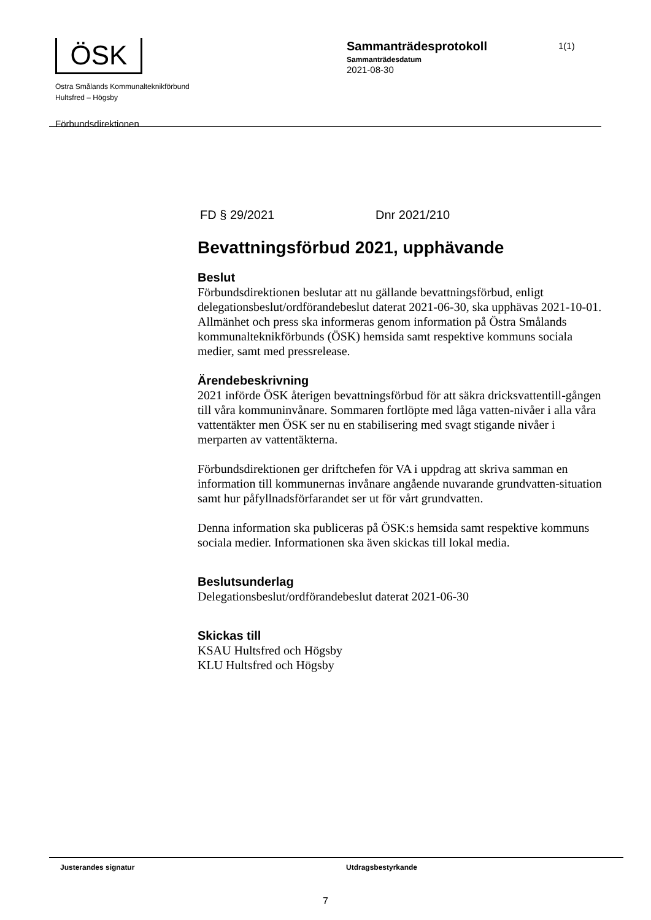ÖSK
Östra Smålands Kommunalteknikförbund
Hultsfred – Högsby
Förbundsdirektionen
Sammanträdesprotokoll
Sammanträdesdatum
2021-08-30
1(1)
FD § 29/2021 Dnr 2021/210
Bevattningsförbud 2021, upphävande
Beslut
Förbundsdirektionen beslutar att nu gällande bevattningsförbud, enligt delegationsbeslut/ordförandebeslut daterat 2021-06-30, ska upphävas 2021-10-01. Allmänhet och press ska informeras genom information på Östra Smålands kommunalteknikförbunds (ÖSK) hemsida samt respektive kommuns sociala medier, samt med pressrelease.
Ärendebeskrivning
2021 införde ÖSK återigen bevattningsförbud för att säkra dricksvattentill-gången till våra kommuninvånare. Sommaren fortlöpte med låga vatten-nivåer i alla våra vattentäkter men ÖSK ser nu en stabilisering med svagt stigande nivåer i merparten av vattentäkterna.
Förbundsdirektionen ger driftchefen för VA i uppdrag att skriva samman en information till kommunernas invånare angående nuvarande grundvatten-situation samt hur påfyllnadsförfarandet ser ut för vårt grundvatten.
Denna information ska publiceras på ÖSK:s hemsida samt respektive kommuns sociala medier. Informationen ska även skickas till lokal media.
Beslutsunderlag
Delegationsbeslut/ordförandebeslut daterat 2021-06-30
Skickas till
KSAU Hultsfred och Högsby
KLU Hultsfred och Högsby
Justerandes signatur Utdragsbestyrkande
7